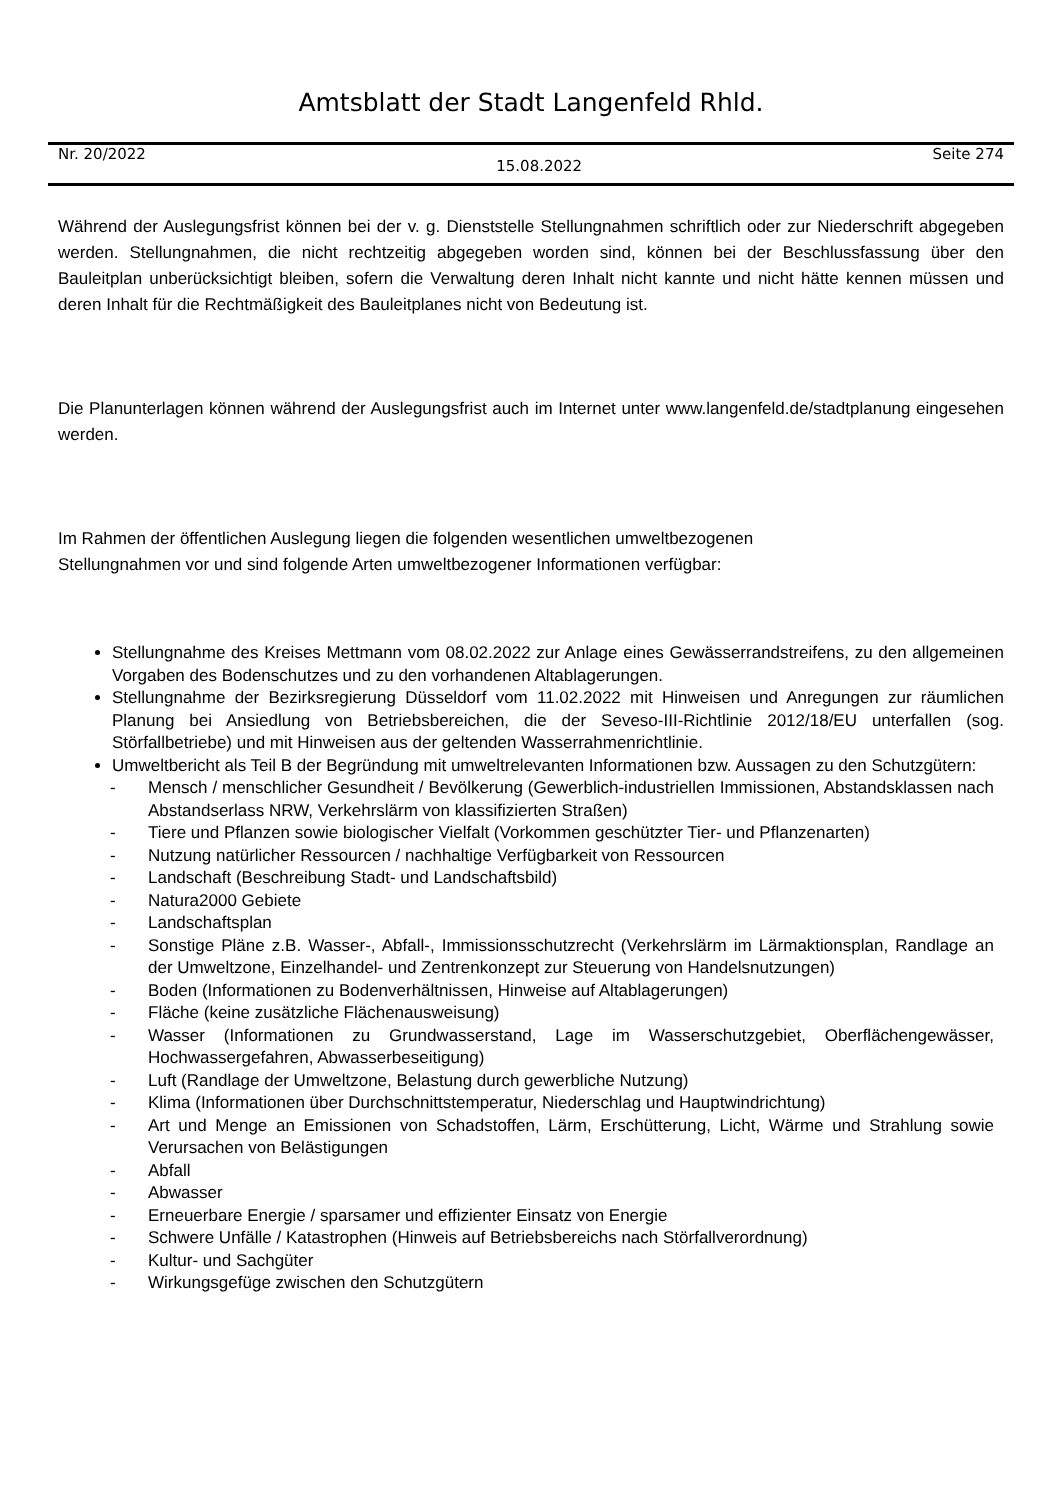Amtsblatt der Stadt Langenfeld Rhld.
Nr. 20/2022 15.08.2022 Seite 274
Während der Auslegungsfrist können bei der v. g. Dienststelle Stellungnahmen schriftlich oder zur Niederschrift abgegeben werden. Stellungnahmen, die nicht rechtzeitig abgegeben worden sind, können bei der Beschlussfassung über den Bauleitplan unberücksichtigt bleiben, sofern die Verwaltung deren Inhalt nicht kannte und nicht hätte kennen müssen und deren Inhalt für die Rechtmäßigkeit des Bauleitplanes nicht von Bedeutung ist.
Die Planunterlagen können während der Auslegungsfrist auch im Internet unter www.langenfeld.de/stadtplanung eingesehen werden.
Im Rahmen der öffentlichen Auslegung liegen die folgenden wesentlichen umweltbezogenen
Stellungnahmen vor und sind folgende Arten umweltbezogener Informationen verfügbar:
Stellungnahme des Kreises Mettmann vom 08.02.2022 zur Anlage eines Gewässerrandstreifens, zu den allgemeinen Vorgaben des Bodenschutzes und zu den vorhandenen Altablagerungen.
Stellungnahme der Bezirksregierung Düsseldorf vom 11.02.2022 mit Hinweisen und Anregungen zur räumlichen Planung bei Ansiedlung von Betriebsbereichen, die der Seveso-III-Richtlinie 2012/18/EU unterfallen (sog. Störfallbetriebe) und mit Hinweisen aus der geltenden Wasserrahmenrichtlinie.
Umweltbericht als Teil B der Begründung mit umweltrelevanten Informationen bzw. Aussagen zu den Schutzgütern:
- Mensch / menschlicher Gesundheit / Bevölkerung (Gewerblich-industriellen Immissionen, Abstandsklassen nach Abstandserlass NRW, Verkehrslärm von klassifizierten Straßen)
- Tiere und Pflanzen sowie biologischer Vielfalt (Vorkommen geschützter Tier- und Pflanzenarten)
- Nutzung natürlicher Ressourcen / nachhaltige Verfügbarkeit von Ressourcen
- Landschaft (Beschreibung Stadt- und Landschaftsbild)
- Natura2000 Gebiete
- Landschaftsplan
- Sonstige Pläne z.B. Wasser-, Abfall-, Immissionsschutzrecht (Verkehrslärm im Lärmaktionsplan, Randlage an der Umweltzone, Einzelhandel- und Zentrenkonzept zur Steuerung von Handelsnutzungen)
- Boden (Informationen zu Bodenverhältnissen, Hinweise auf Altablagerungen)
- Fläche (keine zusätzliche Flächenausweisung)
- Wasser (Informationen zu Grundwasserstand, Lage im Wasserschutzgebiet, Oberflächengewässer, Hochwassergefahren, Abwasserbeseitigung)
- Luft (Randlage der Umweltzone, Belastung durch gewerbliche Nutzung)
- Klima (Informationen über Durchschnittstemperatur, Niederschlag und Hauptwindrichtung)
- Art und Menge an Emissionen von Schadstoffen, Lärm, Erschütterung, Licht, Wärme und Strahlung sowie Verursachen von Belästigungen
- Abfall
- Abwasser
- Erneuerbare Energie / sparsamer und effizienter Einsatz von Energie
- Schwere Unfälle / Katastrophen (Hinweis auf Betriebsbereichs nach Störfallverordnung)
- Kultur- und Sachgüter
- Wirkungsgefüge zwischen den Schutzgütern